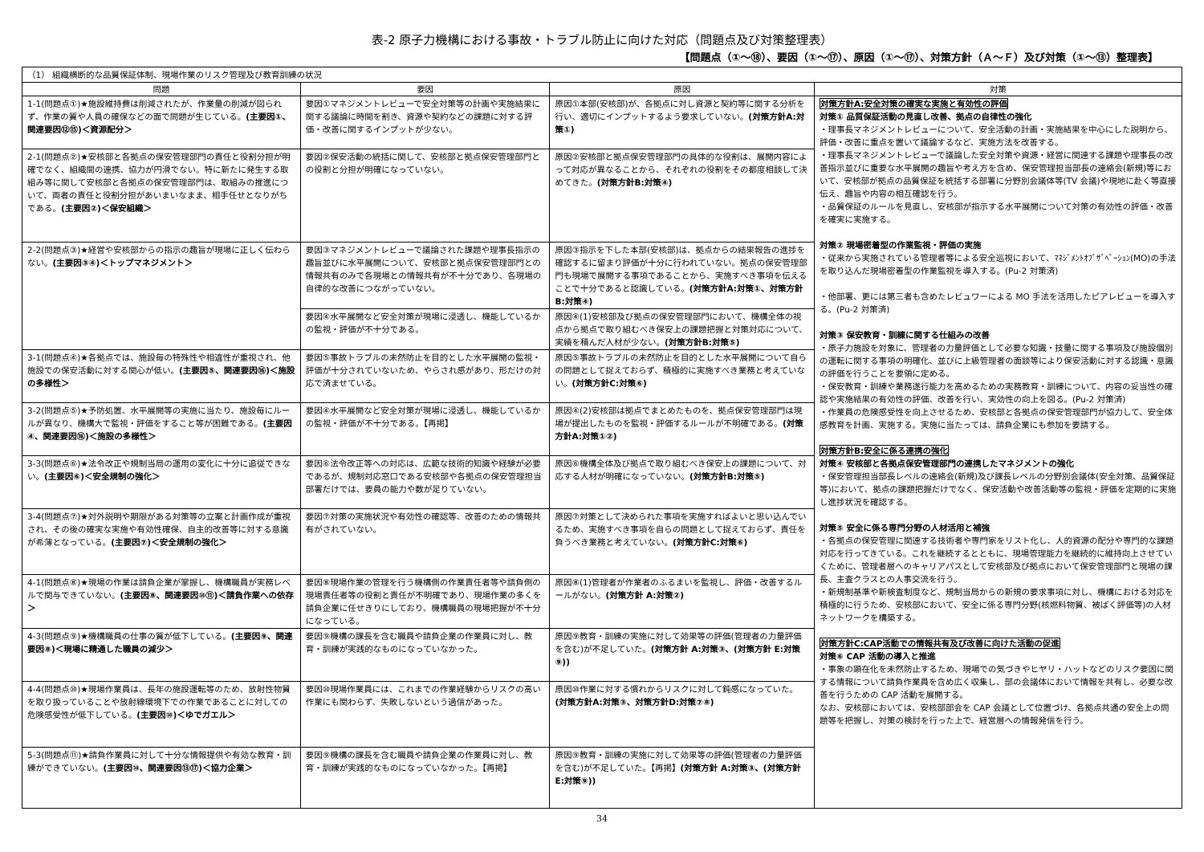表-2 原子力機構における事故・トラブル防止に向けた対応（問題点及び対策整理表）
【問題点（①～⑱）、要因（①～⑰）、原因（①～⑰）、対策方針（Ａ～Ｆ）及び対策（①～⑬）整理表】
| （1） 組織横断的な品質保証体制、現場作業のリスク管理及び教育訓練の状況 | | | |
| 問題 | 要因 | 原因 | 対策 |
| 1-1(問題点①)★施設維持費は削減されたが、作業量の削減が図られず、作業の質や人員の確保などの面で問題が生じている。 (主要因①、関連要因⑫⑮)＜資源配分＞ | 要因①マネジメントレビューで安全対策等の計画や実施結果に関する議論に時間を割き、資源や契約などの課題に対する評価・改善に関するインプットが少ない。 | 原因①本部(安核部)が、各拠点に対し資源と契約等に関する分析を行い、適切にインプットするよう要求していない。 (対策方針A:対策①) | 対策方針A:安全対策の確実な実施と有効性の評価 対策① 品質保証活動の見直し改善、拠点の自律性の強化 ・理事長マネジメントレビューについて、安全活動の計画・実施結果を中心にした説明から、評価・改善に重点を置いて議論するなど、実施方法を改善する。 ・理事長マネジメントレビューで議論した安全対策や資源・経営に関連する課題や理事長の改善指示並びに重要な水平展開の趣旨や考え方を含め、保安管理担当部長の連絡会(新規)等において、安核部が拠点の品質保証を統括する部署に分野別会議体等(TV 会議)や現地に赴く等直接伝え、趣旨や内容の相互確認を行う。 ・品質保証のルールを見直し、安核部が指示する水平展開について対策の有効性の評価・改善を確実に実施する。 対策② 現場密着型の作業監視・評価の実施 ・従来から実施されている管理者等による安全巡視において、ﾏﾈｼﾞﾒﾝﾄｵﾌﾞｻﾞﾍﾞｰｼｮﾝ(MO)の手法を取り込んだ現場密着型の作業監視を導入する。(Pu-2 対策済) ・他部署、更には第三者も含めたレビュワーによる MO 手法を活用したピアレビューを導入する。(Pu-2 対策済) 対策③ 保安教育・訓練に関する仕組みの改善 ・原子力施設を対象に、管理者の力量評価として必要な知識・技量に関する事項及び施設個別の運転に関する事項の明確化、並びに上級管理者の面談等により保安活動に対する認識・意識の評価を行うことを要領に定める。 ・保安教育・訓練や業務遂行能力を高めるための実務教育・訓練について、内容の妥当性の確認や実施結果の有効性の評価、改善を行い、実効性の向上を図る。(Pu-2 対策済) ・作業員の危険感受性を向上させるため、安核部と各拠点の保安管理部門が協力して、安全体感教育を計画、実施する。実施に当たっては、請負企業にも参加を要請する。 対策方針B:安全に係る連携の強化 対策④ 安核部と各拠点保安管理部門の連携したマネジメントの強化 ・保安管理担当部長レベルの連絡会(新規)及び課長レベルの分野別会議体(安全対策、品質保証等)において、拠点の課題把握だけでなく、保安活動や改善活動等の監視・評価を定期的に実施し進捗状況を確認する。 対策⑤ 安全に係る専門分野の人材活用と補強 ・各拠点の保安管理に関連する技術者や専門家をリスト化し、人的資源の配分や専門的な課題対応を行ってきている。これを継続するとともに、現場管理能力を継続的に維持向上させていくために、管理者層へのキャリアパスとして安核部及び拠点において保安管理部門と現場の課長、主査クラスとの人事交流を行う。 ・新規制基準や新検査制度など、規制当局からの新規の要求事項に対し、機構における対応を積極的に行うため、安核部において、安全に係る専門分野(核燃料物質、被ばく評価等)の人材ネットワークを構築する。 対策方針C:CAP活動での情報共有及び改善に向けた活動の促進 対策⑥ CAP 活動の導入と推進 ・事象の顕在化を未然防止するため、現場での気づきやヒヤリ・ハットなどのリスク要因に関する情報について請負作業員を含め広く収集し、部の会議体において情報を共有し、必要な改善を行うための CAP 活動を展開する。 なお、安核部においては、安核部部会を CAP 会議として位置づけ、各拠点共通の安全上の問題等を把握し、対策の検討を行った上で、経営層への情報発信を行う。 |
| 2-1(問題点②)★安核部と各拠点の保安管理部門の責任と役割分担が明確でなく、組織間の連携、協力が円滑でない。特に新たに発生する取組み等に関して安核部と各拠点の保安管理部門は、取組みの推進について、両者の責任と役割分担があいまいなまま、相手任せとなりがちである。 (主要因②)＜保安組織＞ | 要因②保安活動の統括に関して、安核部と拠点保安管理部門との役割と分担が明確になっていない。 | 原因②安核部と拠点保安管理部門の具体的な役割は、展開内容によって対応が異なることから、それぞれの役割をその都度相談して決めてきた。 (対策方針B:対策④) | |
| 2-2(問題点③)★経営や安核部からの指示の趣旨が現場に正しく伝わらない。 (主要因③④)＜トップマネジメント＞ | 要因③マネジメントレビューで議論された課題や理事長指示の趣旨並びに水平展開について、安核部と拠点保安管理部門との情報共有のみで各現場との情報共有が不十分であり、各現場の自律的な改善につながっていない。 | 原因③指示を下した本部(安核部)は、拠点からの結果報告の進捗を確認するに留まり評価が十分に行われていない。拠点の保安管理部門も現場で展開する事項であることから、実施すべき事項を伝えることで十分であると認識している。 (対策方針A:対策①、対策方針B:対策④) | |
| | 要因④水平展開など安全対策が現場に浸透し、機能しているかの監視・評価が不十分である。 | 原因④(1)安核部及び拠点の保安管理部門において、機構全体の視点から拠点で取り組むべき保安上の課題把握と対策対応について、実績を積んだ人材が少ない。 (対策方針B:対策⑤) | |
| 3-1(問題点④)★各拠点では、施設毎の特殊性や相違性が重視され、他施設での保安活動に対する関心が低い。 (主要因⑤、関連要因⑯)＜施設の多様性＞ | 要因⑤事故トラブルの未然防止を目的とした水平展開の監視・評価が十分されていないため、やらされ感があり、形だけの対応で済ませている。 | 原因⑤事故トラブルの未然防止を目的とした水平展開について自らの問題として捉えておらず、積極的に実施すべき業務と考えていない。 (対策方針C:対策⑥) | |
| 3-2(問題点⑤)★予防処置、水平展開等の実施に当たり、施設毎にルールが異なり、機構大で監視・評価をすること等が困難である。 (主要因④、関連要因⑯)＜施設の多様性＞ | 要因④水平展開など安全対策が現場に浸透し、機能しているかの監視・評価が不十分である。【再掲】 | 原因④(2)安核部は拠点でまとめたものを、拠点保安管理部門は現場が提出したものを監視・評価するルールが不明確である。 (対策方針A:対策①②) | |
| 3-3(問題点⑥)★法令改正や規制当局の運用の変化に十分に追従できない。 (主要因⑥)＜安全規制の強化＞ | 要因⑥法令改正等への対応は、広範な技術的知識や経験が必要であるが、規制対応窓口である安核部や各拠点の保安管理担当部署だけでは、要員の能力や数が足りていない。 | 原因⑥機構全体及び拠点で取り組むべき保安上の課題について、対応する人材が明確になっていない。 (対策方針B:対策⑤) | |
| 3-4(問題点⑦)★対外説明や期限がある対策等の立案と計画作成が重視され、その後の確実な実施や有効性確保、自主的改善等に対する意識が希薄となっている。 (主要因⑦)＜安全規制の強化＞ | 要因⑦対策の実施状況や有効性の確認等、改善のための情報共有がされていない。 | 原因⑦対策として決められた事項を実施すればよいと思い込んでいるため、実施すべき事項を自らの問題として捉えておらず、責任を負うべき業務と考えていない。 (対策方針C:対策⑥) | |
| 4-1(問題点⑧)★現場の作業は請負企業が掌握し、機構職員が実務レベルで関与できていない。 (主要因⑧、関連要因⑩⑪)＜請負作業への依存＞ | 要因⑧現場作業の管理を行う機構側の作業責任者等や請負側の現場責任者等の役割と責任が不明確であり、現場作業の多くを請負企業に任せきりにしており、機構職員の現場把握が不十分になっている。 | 原因⑧(1)管理者が作業者のふるまいを監視し、評価・改善するルールがない。 (対策方針 A:対策②) | |
| 4-3(問題点⑨)★機構職員の仕事の質が低下している。 (主要因⑨、関連要因⑧)＜現場に精通した職員の減少＞ | 要因⑨機構の課長を含む職員や請負企業の作業員に対し、教育・訓練が実践的なものになっていなかった。 | 原因⑨教育・訓練の実施に対して効果等の評価(管理者の力量評価を含む)が不足していた。 (対策方針 A:対策③、(対策方針 E:対策⑨)) | |
| 4-4(問題点⑩)★現場作業員は、長年の施設運転等のため、放射性物質を取り扱っていることや放射線環境下での作業であることに対しての危険感受性が低下している。 (主要因⑩)＜ゆでガエル＞ | 要因⑩現場作業員には、これまでの作業経験からリスクの高い作業にも関わらず、失敗しないという過信があった。 | 原因⑩作業に対する慣れからリスクに対して鈍感になっていた。 (対策方針A:対策③、対策方針D:対策⑦⑧) | |
| 5-3(問題点⑪)★請負作業員に対して十分な情報提供や有効な教育・訓練ができていない。 (主要因⑩、関連要因⑬⑰)＜協力企業＞ | 要因⑨機構の課長を含む職員や請負企業の作業員に対し、教育・訓練が実践的なものになっていなかった。【再掲】 | 原因⑨教育・訓練の実施に対して効果等の評価(管理者の力量評価を含む)が不足していた。【再掲】 (対策方針 A:対策③、(対策方針 E:対策⑨)) | |
34